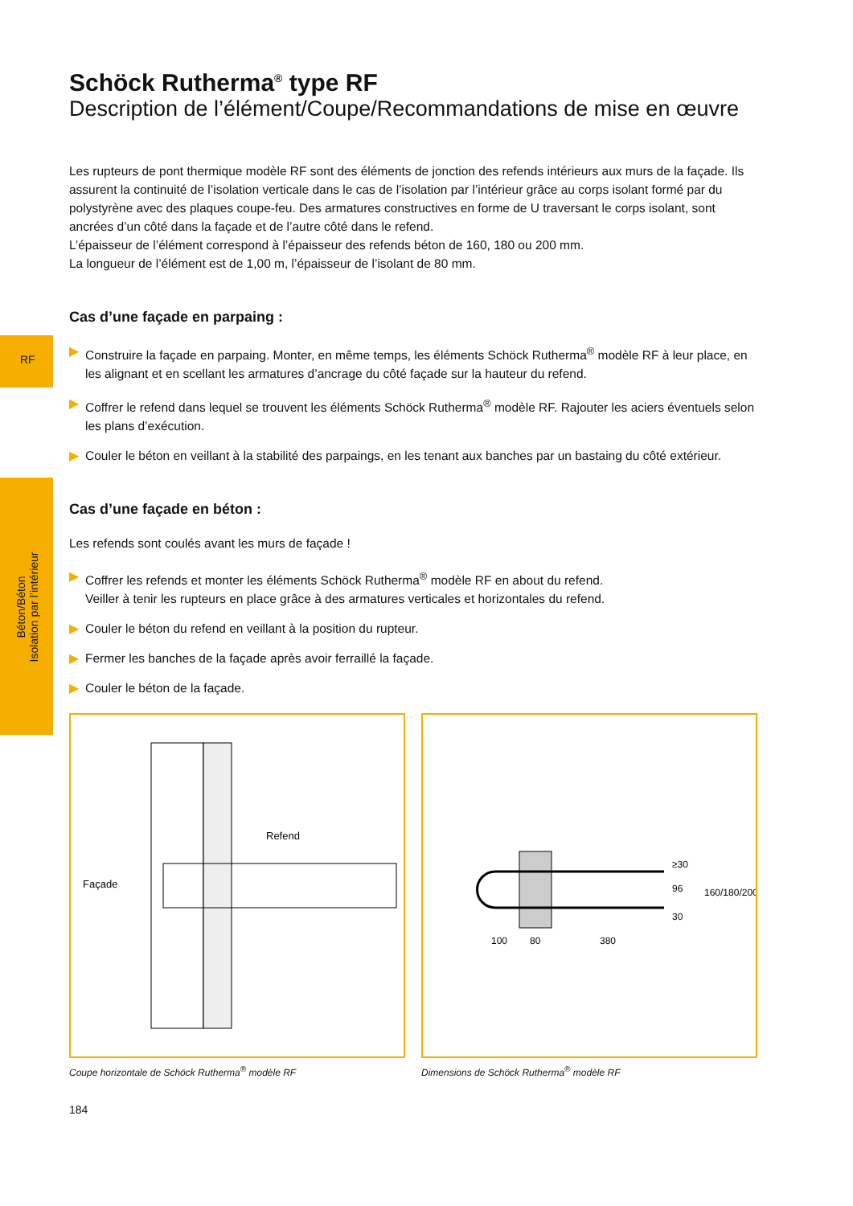RF
Béton/Béton
Isolation par l’intérieur
Schöck Rutherma<sup>®</sup> type RF
Description de l’élément/Coupe/Recommandations de mise en œuvre
Les rupteurs de pont thermique modèle RF sont des éléments de jonction des refends intérieurs aux murs de la façade. Ils assurent la continuité de l’isolation verticale dans le cas de l’isolation par l’intérieur grâce au corps isolant formé par du polystyrène avec des plaques coupe-feu. Des armatures constructives en forme de U traversant le corps isolant, sont ancrées d’un côté dans la façade et de l’autre côté dans le refend.
L’épaisseur de l’élément correspond à l’épaisseur des refends béton de 160, 180 ou 200 mm.
La longueur de l’élément est de 1,00 m, l’épaisseur de l’isolant de 80 mm.
Cas d’une façade en parpaing :
▶ Construire la façade en parpaing. Monter, en même temps, les éléments Schöck Rutherma<sup>®</sup> modèle RF à leur place, en les alignant et en scellant les armatures d’ancrage du côté façade sur la hauteur du refend.
▶ Coffrer le refend dans lequel se trouvent les éléments Schöck Rutherma<sup>®</sup> modèle RF. Rajouter les aciers éventuels selon les plans d’exécution.
▶ Couler le béton en veillant à la stabilité des parpaings, en les tenant aux banches par un bastaing du côté extérieur.
Cas d’une façade en béton :
Les refends sont coulés avant les murs de façade !
▶ Coffrer les refends et monter les éléments Schöck Rutherma<sup>®</sup> modèle RF en about du refend.
Veiller à tenir les rupteurs en place grâce à des armatures verticales et horizontales du refend.
▶ Couler le béton du refend en veillant à la position du rupteur.
▶ Fermer les banches de la façade après avoir ferraillé la façade.
▶ Couler le béton de la façade.
Refend
Façade
Coupe horizontale de Schöck Rutherma<sup>®</sup> modèle RF
100
80
380
≥30
96
30
160/180/200
Dimensions de Schöck Rutherma<sup>®</sup> modèle RF
184